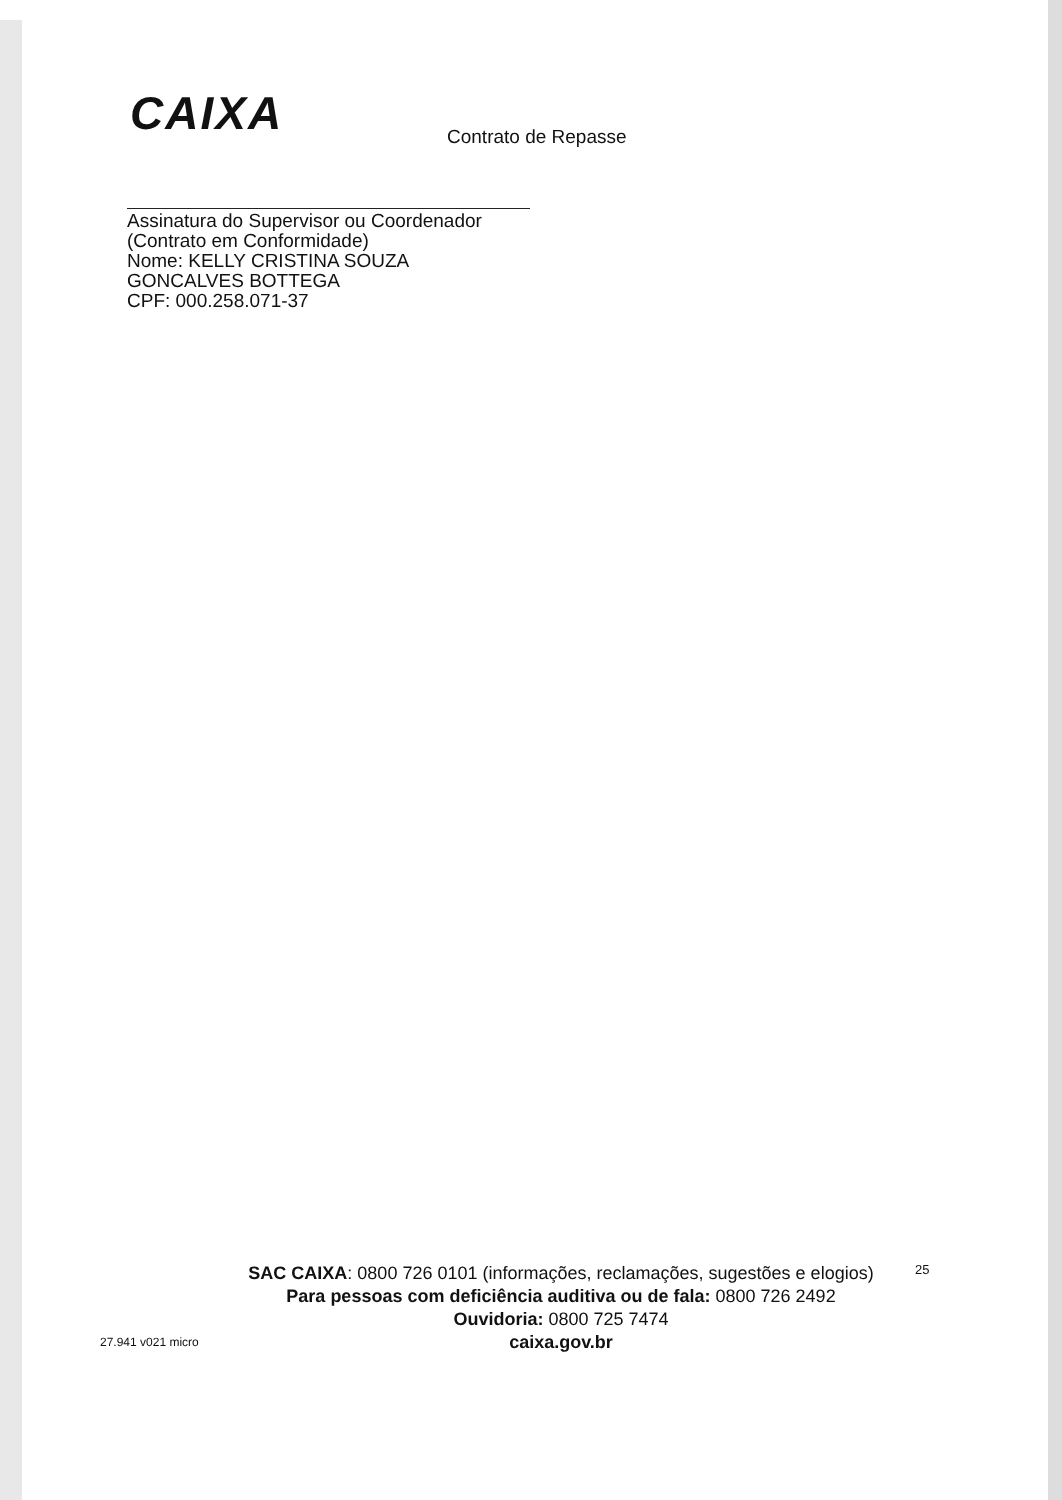CAIXA
Contrato de Repasse
Assinatura do Supervisor ou Coordenador
(Contrato em Conformidade)
Nome: KELLY CRISTINA SOUZA GONCALVES BOTTEGA
CPF: 000.258.071-37
25
SAC CAIXA: 0800 726 0101 (informações, reclamações, sugestões e elogios)
Para pessoas com deficiência auditiva ou de fala: 0800 726 2492
Ouvidoria: 0800 725 7474
caixa.gov.br
27.941 v021 micro